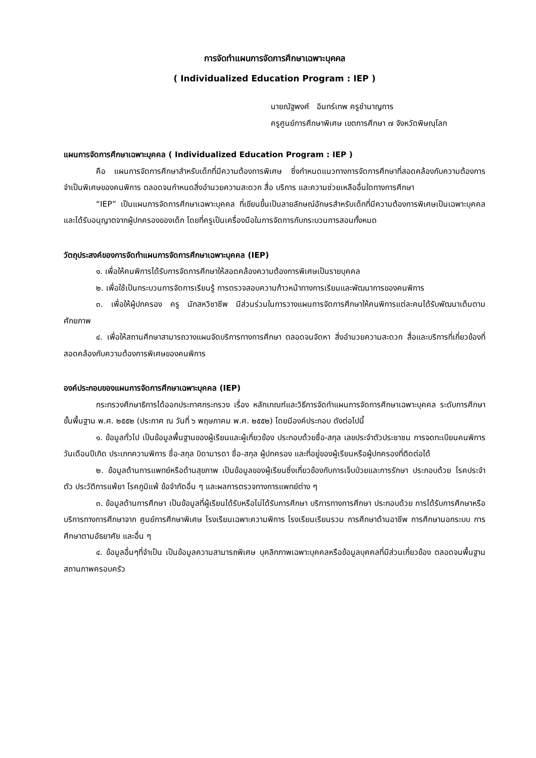การจัดทำแผนการจัดการศึกษาเฉพาะบุคคล
( Individualized Education Program : IEP )
นายณัฐพงศ์ อินทร์เทพ ครูชำนาญการ
ครูศูนย์การศึกษาพิเศษ เขตการศึกษา ๗ จังหวัดพิษณุโลก
แผนการจัดการศึกษาเฉพาะบุคคล ( Individualized Education Program : IEP )
คือ แผนการจัดการศึกษาสำหรับเด็กที่มีความต้องการพิเศษ ซึ่งกำหนดแนวทางการจัดการศึกษาที่สอดคล้องกับความต้องการจำเป็นพิเศษของคนพิการ ตลอดจนกำหนดสิ่งอำนวยความสะดวก สื่อ บริการ และความช่วยเหลืออื่นใดทางการศึกษา
“IEP” เป็นแผนการจัดการศึกษาเฉพาะบุคคล ที่เขียนขึ้นเป็นลายลักษณ์อักษรสำหรับเด็กที่มีความต้องการพิเศษเป็นเฉพาะบุคคล และได้รับอนุญาตจากผู้ปกครองของเด็ก โดยที่ครูเป็นเครื่องมือในการจัดการกับกระบวนการสอนทั้งหมด
วัตถุประสงค์ของการจัดทำแผนการจัดการศึกษาเฉพาะบุคคล (IEP)
๑. เพื่อให้คนพิการได้รับการจัดการศึกษาให้สอดคล้องความต้องการพิเศษเป็นรายบุคคล
๒. เพื่อใช้เป็นกระบวนการจัดการเรียนรู้ การตรวจสอบความก้าวหน้าทางการเรียนและพัฒนาการของคนพิการ
๓. เพื่อให้ผู้ปกครอง ครู นักสหวิชาชีพ มีส่วนร่วมในการวางแผนการจัดการศึกษาให้คนพิการแต่ละคนได้รับพัฒนาเต็มตามศักยภาพ
๔. เพื่อให้สถานศึกษาสามารถวางแผนจัดบริการทางการศึกษา ตลอดจนจัดหา สิ่งอำนวยความสะดวก สื่อและบริการที่เกี่ยวข้องที่สอดคล้องกับความต้องการพิเศษของคนพิการ
องค์ประกอบของแผนการจัดการศึกษาเฉพาะบุคคล (IEP)
กระทรวงศึกษาธิการได้ออกประกาศกระทรวง เรื่อง หลักเกณฑ์และวิธีการจัดทำแผนการจัดการศึกษาเฉพาะบุคคล ระดับการศึกษาขั้นพื้นฐาน พ.ศ. ๒๕๕๒ (ประกาศ ณ วันที่ ๖ พฤษภาคม พ.ศ. ๒๕๕๒) โดยมีองค์ประกอบ ดังต่อไปนี้
๑. ข้อมูลทั่วไป เป็นข้อมูลพื้นฐานของผู้เรียนและผู้เกี่ยวข้อง ประกอบด้วยชื่อ-สกุล เลขประจำตัวประชาชน การจดทะเบียนคนพิการ วันเดือนปีเกิด ประเภทความพิการ ชื่อ-สกุล บิดามารดา ชื่อ-สกุล ผู้ปกครอง และที่อยู่ของผู้เรียนหรือผู้ปกครองที่ติดต่อได้
๒. ข้อมูลด้านการแพทย์หรือด้านสุขภาพ เป็นข้อมูลของผู้เรียนซึ่งเกี่ยวข้องกับการเจ็บป่วยและการรักษา ประกอบด้วย โรคประจำตัว ประวัติการแพ้ยา โรคภูมิแพ้ ข้อจำกัดอื่น ๆ และผลการตรวจทางการแพทย์ต่าง ๆ
๓. ข้อมูลด้านการศึกษา เป็นข้อมูลที่ผู้เรียนได้รับหรือไม่ได้รับการศึกษา บริการทางการศึกษา ประกอบด้วย การได้รับการศึกษาหรือบริการทางการศึกษาจาก ศูนย์การศึกษาพิเศษ โรงเรียนเฉพาะความพิการ โรงเรียนเรียนรวม การศึกษาด้านอาชีพ การศึกษานอกระบบ การศึกษาตามอัธยาศัย และอื่น ๆ
๔. ข้อมูลอื่นๆที่จำเป็น เป็นข้อมูลความสามารถพิเศษ บุคลิกภาพเฉพาะบุคคลหรือข้อมูลบุคคลที่มีส่วนเกี่ยวข้อง ตลอดจนพื้นฐานสถานภาพครอบครัว